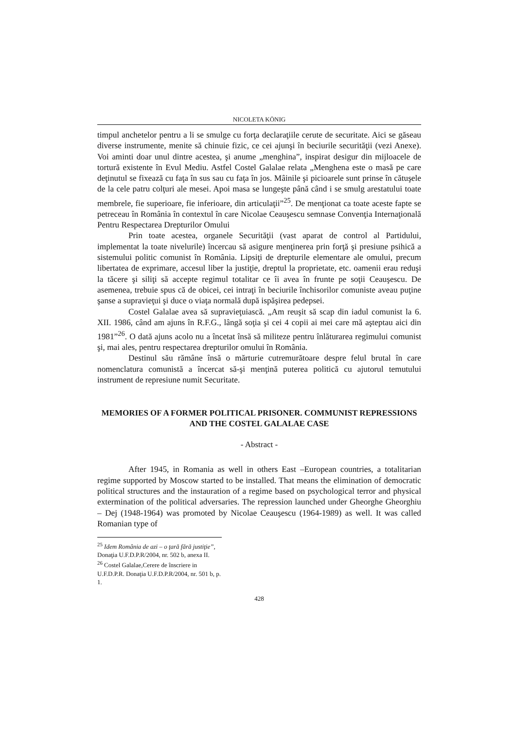NICOLETA KÖNIG
timpul anchetelor pentru a li se smulge cu forţa declaraţiile cerute de securitate. Aici se găseau diverse instrumente, menite să chinuie fizic, ce cei ajunşi în beciurile securităţii (vezi Anexe). Voi aminti doar unul dintre acestea, şi anume „menghina”, inspirat desigur din mijloacele de tortură existente în Evul Mediu. Astfel Costel Galalae relata „Menghena este o masă pe care deţinutul se fixează cu faţa în sus sau cu faţa în jos. Mâinile şi picioarele sunt prinse în cătuşele de la cele patru colţuri ale mesei. Apoi masa se lungeşte până când i se smulg arestatului toate membrele, fie superioare, fie inferioare, din articulaţii”<sup>25</sup>. De menţionat ca toate aceste fapte se petreceau în România în contextul în care Nicolae Ceauşescu semnase Convenţia Internaţională Pentru Respectarea Drepturilor Omului
Prin toate acestea, organele Securităţii (vast aparat de control al Partidului, implementat la toate nivelurile) încercau să asigure menţinerea prin forţă şi presiune psihică a sistemului politic comunist în România. Lipsiţi de drepturile elementare ale omului, precum libertatea de exprimare, accesul liber la justiţie, dreptul la proprietate, etc. oamenii erau reduşi la tăcere şi siliţi să accepte regimul totalitar ce îi avea în frunte pe soţii Ceauşescu. De asemenea, trebuie spus că de obicei, cei intraţi în beciurile închisorilor comuniste aveau puţine şanse a supravieţui şi duce o viaţa normală după ispăşirea pedepsei.
Costel Galalae avea să supravieţuiască. „Am reuşit să scap din iadul comunist la 6. XII. 1986, când am ajuns în R.F.G., lângă soţia şi cei 4 copii ai mei care mă aşteptau aici din 1981”<sup>26</sup>. O dată ajuns acolo nu a încetat însă să militeze pentru înlăturarea regimului comunist şi, mai ales, pentru respectarea drepturilor omului în România.
Destinul său rămâne însă o mărturie cutremurătoare despre felul brutal în care nomenclatura comunistă a încercat să-şi menţină puterea politică cu ajutorul temutului instrument de represiune numit Securitate.
MEMORIES OF A FORMER POLITICAL PRISONER. COMMUNIST REPRESSIONS AND THE COSTEL GALALAE CASE
- Abstract -
After 1945, in Romania as well in others East –European countries, a totalitarian regime supported by Moscow started to be installed. That means the elimination of democratic political structures and the instauration of a regime based on psychological terror and physical extermination of the political adversaries. The repression launched under Gheorghe Gheorghiu – Dej (1948-1964) was promoted by Nicolae Ceauşescu (1964-1989) as well. It was called Romanian type of
<sup>25</sup> Idem România de azi – o ţară fără justiţie”, Donaţia U.F.D.P.R/2004, nr. 502 b, anexa II.
<sup>26</sup> Costel Galalae,Cerere de înscriere in U.F.D.P.R. Donaţia U.F.D.P.R/2004, nr. 501 b, p. 1.
428